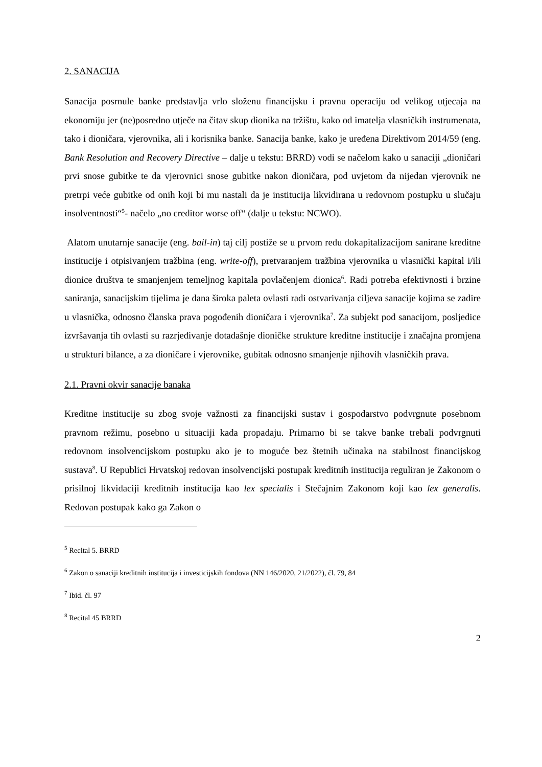2. SANACIJA
Sanacija posrnule banke predstavlja vrlo složenu financijsku i pravnu operaciju od velikog utjecaja na ekonomiju jer (ne)posredno utječe na čitav skup dionika na tržištu, kako od imatelja vlasničkih instrumenata, tako i dioničara, vjerovnika, ali i korisnika banke. Sanacija banke, kako je uređena Direktivom 2014/59 (eng. Bank Resolution and Recovery Directive – dalje u tekstu: BRRD) vodi se načelom kako u sanaciji „dioničari prvi snose gubitke te da vjerovnici snose gubitke nakon dioničara, pod uvjetom da nijedan vjerovnik ne pretrpi veće gubitke od onih koji bi mu nastali da je institucija likvidirana u redovnom postupku u slučaju insolventnosti“<sup>5</sup>- načelo „no creditor worse off“ (dalje u tekstu: NCWO).
Alatom unutarnje sanacije (eng. bail-in) taj cilj postiže se u prvom redu dokapitalizacijom sanirane kreditne institucije i otpisivanjem tražbina (eng. write-off), pretvaranjem tražbina vjerovnika u vlasnički kapital i/ili dionice društva te smanjenjem temeljnog kapitala povlačenjem dionica<sup>6</sup>. Radi potreba efektivnosti i brzine saniranja, sanacijskim tijelima je dana široka paleta ovlasti radi ostvarivanja ciljeva sanacije kojima se zadire u vlasnička, odnosno članska prava pogođenih dioničara i vjerovnika<sup>7</sup>. Za subjekt pod sanacijom, posljedice izvršavanja tih ovlasti su razrjeđivanje dotadašnje dioničke strukture kreditne institucije i značajna promjena u strukturi bilance, a za dioničare i vjerovnike, gubitak odnosno smanjenje njihovih vlasničkih prava.
2.1. Pravni okvir sanacije banaka
Kreditne institucije su zbog svoje važnosti za financijski sustav i gospodarstvo podvrgnute posebnom pravnom režimu, posebno u situaciji kada propadaju. Primarno bi se takve banke trebali podvrgnuti redovnom insolvencijskom postupku ako je to moguće bez štetnih učinaka na stabilnost financijskog sustava<sup>8</sup>. U Republici Hrvatskoj redovan insolvencijski postupak kreditnih institucija reguliran je Zakonom o prisilnoj likvidaciji kreditnih institucija kao lex specialis i Stečajnim Zakonom koji kao lex generalis. Redovan postupak kako ga Zakon o
<sup>5</sup> Recital 5. BRRD
<sup>6</sup> Zakon o sanaciji kreditnih institucija i investicijskih fondova (NN 146/2020, 21/2022), čl. 79, 84
<sup>7</sup> Ibid. čl. 97
<sup>8</sup> Recital 45 BRRD
2